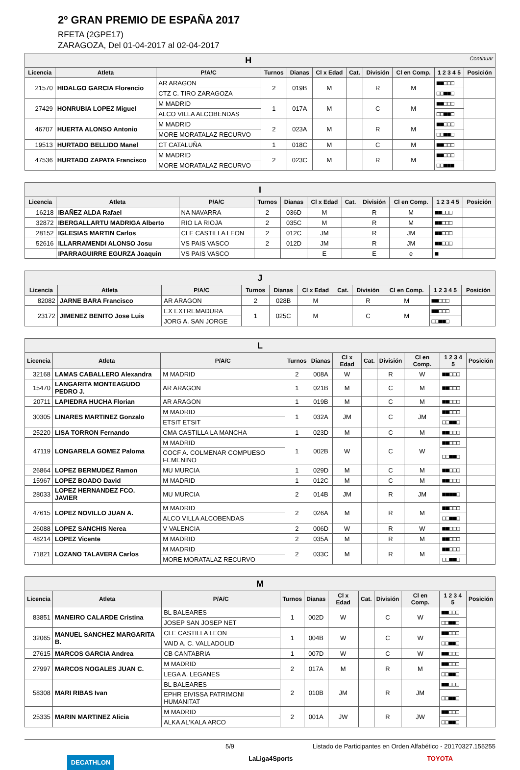2º GRAN PREMIO DE ESPAÑA 2017
RFETA (2GPE17)
ZARAGOZA, Del 01-04-2017 al 02-04-2017
| H Continuar | | | | | | | | | | |
| --- | --- | --- | --- | --- | --- | --- | --- | --- | --- | --- |
| Licencia | Atleta | P/A/C | Turnos | Dianas | Cl x Edad | Cat. | División | Cl en Comp. | 1 2 3 4 5 | Posición |
| 21570 | HIDALGO GARCIA Florencio | AR ARAGON | 2 | 019B | M | | R | M | ■■□□□ | |
| | | CTZ C. TIRO ZARAGOZA | | | | | | | □□■■□ | |
| 27429 | HONRUBIA LOPEZ Miguel | M MADRID | 1 | 017A | M | | C | M | ■■□□□ | |
| | | ALCO VILLA ALCOBENDAS | | | | | | | □□■■□ | |
| 46707 | HUERTA ALONSO Antonio | M MADRID | 2 | 023A | M | | R | M | ■■□□□ | |
| | | MORE MORATALAZ RECURVO | | | | | | | □□■■□ | |
| 19513 | HURTADO BELLIDO Manel | CT CATALUÑA | 1 | 018C | M | | C | M | ■■□□□ | |
| 47536 | HURTADO ZAPATA Francisco | M MADRID | 2 | 023C | M | | R | M | ■■□□□ | |
| | | MORE MORATALAZ RECURVO | | | | | | | □□■■■ | |
| I | | | | | | | | | | |
| --- | --- | --- | --- | --- | --- | --- | --- | --- | --- | --- |
| Licencia | Atleta | P/A/C | Turnos | Dianas | Cl x Edad | Cat. | División | Cl en Comp. | 1 2 3 4 5 | Posición |
| 16218 | IBAÑEZ ALDA Rafael | NA NAVARRA | 2 | 036D | M | | R | M | ■■□□□ | |
| 32872 | IBERGALLARTU MADRIGA Alberto | RIO LA RIOJA | 2 | 035C | M | | R | M | ■■□□□ | |
| 28152 | IGLESIAS MARTIN Carlos | CLE CASTILLA LEON | 2 | 012C | JM | | R | JM | ■■□□□ | |
| 52616 | ILLARRAMENDI ALONSO Josu | VS PAIS VASCO | 2 | 012D | JM | | R | JM | ■■□□□ | |
| | IPARRAGUIRRE EGURZA Joaquin | VS PAIS VASCO | | | E | | E | e | ■ | |
| J | | | | | | | | | | |
| --- | --- | --- | --- | --- | --- | --- | --- | --- | --- | --- |
| Licencia | Atleta | P/A/C | Turnos | Dianas | Cl x Edad | Cat. | División | Cl en Comp. | 1 2 3 4 5 | Posición |
| 82082 | JARNE BARA Francisco | AR ARAGON | 2 | 028B | M | | R | M | ■■□□□ | |
| 23172 | JIMENEZ BENITO Jose Luis | EX EXTREMADURA | 1 | 025C | M | | C | M | ■■□□□ | |
| | | JORG A. SAN JORGE | | | | | | | □□■■□ | |
| L | | | | | | | | | | |
| --- | --- | --- | --- | --- | --- | --- | --- | --- | --- | --- |
| Licencia | Atleta | P/A/C | Turnos | Dianas | Cl x Edad | Cat. | División | Cl en Comp. | 1 2 3 4 5 | Posición |
| 32168 | LAMAS CABALLERO Alexandra | M MADRID | 2 | 008A | W | | R | W | ■■□□□ | |
| 15470 | LANGARITA MONTEAGUDO PEDRO J. | AR ARAGON | 1 | 021B | M | | C | M | ■■□□□ | |
| 20711 | LAPIEDRA HUCHA Florian | AR ARAGON | 1 | 019B | M | | C | M | ■■□□□ | |
| 30305 | LINARES MARTINEZ Gonzalo | M MADRID | 1 | 032A | JM | | C | JM | ■■□□□ | |
| | | ETSIT ETSIT | | | | | | | □□■■□ | |
| 25220 | LISA TORRON Fernando | CMA CASTILLA LA MANCHA | 1 | 023D | M | | C | M | ■■□□□ | |
| 47119 | LONGARELA GOMEZ Paloma | M MADRID | 1 | 002B | W | | C | W | ■■□□□ | |
| | | COCF A. COLMENAR COMPUESO FEMENINO | | | | | | | □□■■□ | |
| 26864 | LOPEZ BERMUDEZ Ramon | MU MURCIA | 1 | 029D | M | | C | M | ■■□□□ | |
| 15967 | LOPEZ BOADO David | M MADRID | 1 | 012C | M | | C | M | ■■□□□ | |
| 28033 | LOPEZ HERNANDEZ FCO. JAVIER | MU MURCIA | 2 | 014B | JM | | R | JM | ■■■■□ | |
| 47615 | LOPEZ NOVILLO JUAN A. | M MADRID | 2 | 026A | M | | R | M | ■■□□□ | |
| | | ALCO VILLA ALCOBENDAS | | | | | | | □□■■□ | |
| 26088 | LOPEZ SANCHIS Nerea | V VALENCIA | 2 | 006D | W | | R | W | ■■□□□ | |
| 48214 | LOPEZ Vicente | M MADRID | 2 | 035A | M | | R | M | ■■□□□ | |
| 71821 | LOZANO TALAVERA Carlos | M MADRID | 2 | 033C | M | | R | M | ■■□□□ | |
| | | MORE MORATALAZ RECURVO | | | | | | | □□■■□ | |
| M | | | | | | | | | | |
| --- | --- | --- | --- | --- | --- | --- | --- | --- | --- | --- |
| Licencia | Atleta | P/A/C | Turnos | Dianas | Cl x Edad | Cat. | División | Cl en Comp. | 1 2 3 4 5 | Posición |
| 83851 | MANEIRO CALARDE Cristina | BL BALEARES | 1 | 002D | W | | C | W | ■■□□□ | |
| | | JOSEP SAN JOSEP NET | | | | | | | □□■■□ | |
| 32065 | MANUEL SANCHEZ MARGARITA B. | CLE CASTILLA LEON | 1 | 004B | W | | C | W | ■■□□□ | |
| | | VAID A. C. VALLADOLID | | | | | | | □□■■□ | |
| 27615 | MARCOS GARCIA Andrea | CB CANTABRIA | 1 | 007D | W | | C | W | ■■□□□ | |
| 27997 | MARCOS NOGALES JUAN C. | M MADRID | 2 | 017A | M | | R | M | ■■□□□ | |
| | | LEGA A. LEGANES | | | | | | | □□■■□ | |
| 58308 | MARI RIBAS Ivan | BL BALEARES | 2 | 010B | JM | | R | JM | ■■□□□ | |
| | | EPHR EIVISSA PATRIMONI HUMANITAT | | | | | | | □□■■□ | |
| 25335 | MARIN MARTINEZ Alicia | M MADRID | 2 | 001A | JW | | R | JW | ■■□□□ | |
| | | ALKA AL'KALA ARCO | | | | | | | □□■■□ | |
5/9 Listado de Participantes en Orden Alfabético - 20170327.155255
DECATHLON LaLiga4Sports TOYOTA